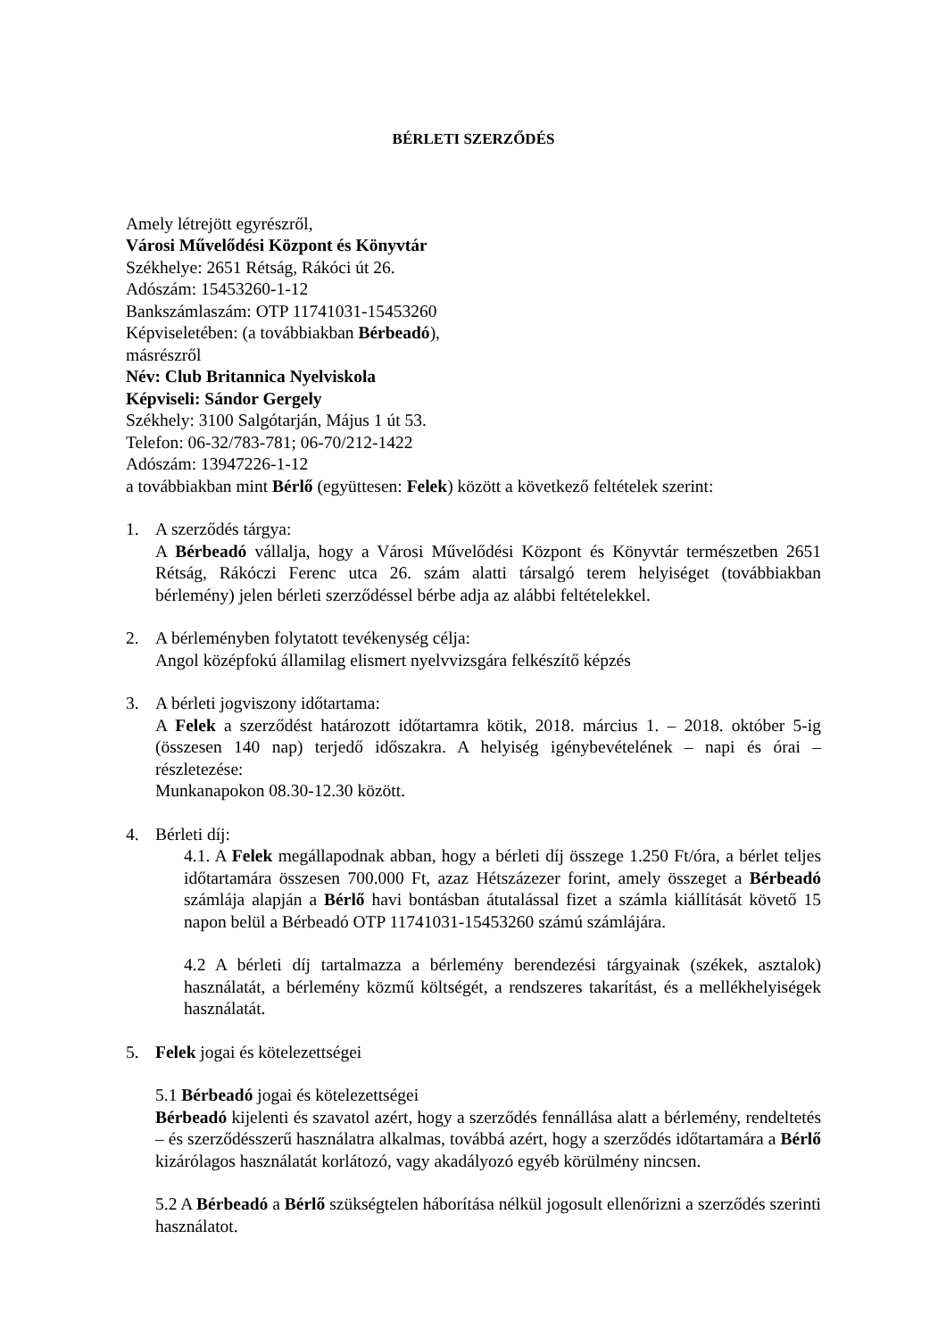BÉRLETI SZERZŐDÉS
Amely létrejött egyrészről,
Városi Művelődési Központ és Könyvtár
Székhelye: 2651 Rétság, Rákóci út 26.
Adószám: 15453260-1-12
Bankszámlaszám: OTP 11741031-15453260
Képviseletében: (a továbbiakban Bérbeadó),
másrészről
Név: Club Britannica Nyelviskola
Képviseli: Sándor Gergely
Székhely: 3100 Salgótarján, Május 1 út 53.
Telefon: 06-32/783-781; 06-70/212-1422
Adószám: 13947226-1-12
a továbbiakban mint Bérlő (együttesen: Felek) között a következő feltételek szerint:
1. A szerződés tárgya:
A Bérbeadó vállalja, hogy a Városi Művelődési Központ és Könyvtár természetben 2651 Rétság, Rákóczi Ferenc utca 26. szám alatti társalgó terem helyiséget (továbbiakban bérlemény) jelen bérleti szerződéssel bérbe adja az alábbi feltételekkel.
2. A bérleményben folytatott tevékenység célja:
Angol középfokú államilag elismert nyelvvizsgára felkészítő képzés
3. A bérleti jogviszony időtartama:
A Felek a szerződést határozott időtartamra kötik, 2018. március 1. – 2018. október 5-ig (összesen 140 nap) terjedő időszakra. A helyiség igénybevételének – napi és órai – részletezése:
Munkanapokon 08.30-12.30 között.
4. Bérleti díj:
4.1. A Felek megállapodnak abban, hogy a bérleti díj összege 1.250 Ft/óra, a bérlet teljes időtartamára összesen 700.000 Ft, azaz Hétszázezer forint, amely összeget a Bérbeadó számlája alapján a Bérlő havi bontásban átutalással fizet a számla kiállítását követő 15 napon belül a Bérbeadó OTP 11741031-15453260 számú számlájára.
4.2 A bérleti díj tartalmazza a bérlemény berendezési tárgyainak (székek, asztalok) használatát, a bérlemény közmű költségét, a rendszeres takarítást, és a mellékhelyiségek használatát.
5. Felek jogai és kötelezettségei
5.1 Bérbeadó jogai és kötelezettségei
Bérbeadó kijelenti és szavatol azért, hogy a szerződés fennállása alatt a bérlemény, rendeltetés – és szerződésszerű használatra alkalmas, továbbá azért, hogy a szerződés időtartamára a Bérlő kizárólagos használatát korlátozó, vagy akadályozó egyéb körülmény nincsen.
5.2 A Bérbeadó a Bérlő szükségtelen háborítása nélkül jogosult ellenőrizni a szerződés szerinti használatot.